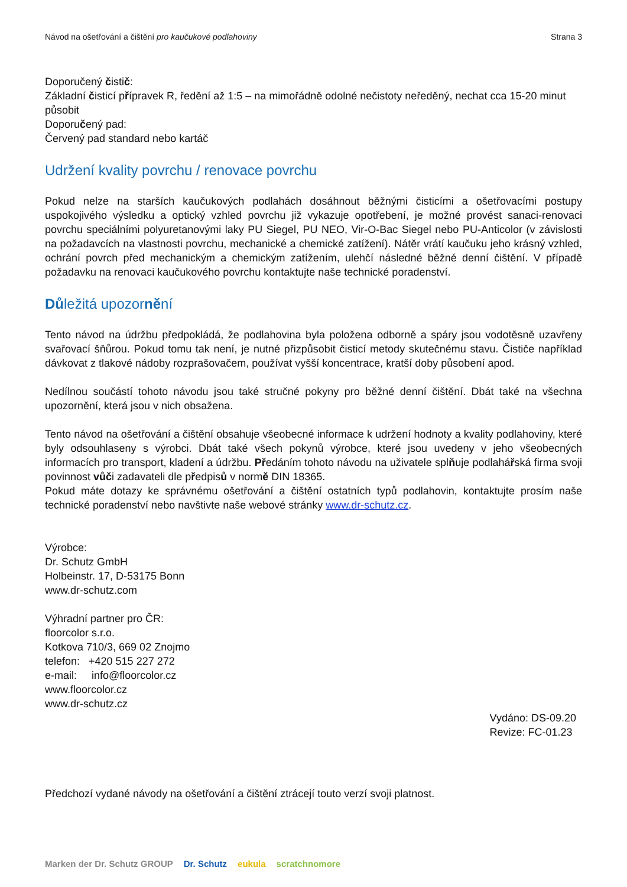Návod na ošetřování a čištění pro kaučukové podlahoviny Strana 3
Doporučený čistič:
Základní čisticí přípravek R, ředění až 1:5 – na mimořádně odolné nečistoty neředěný, nechat cca 15-20 minut působit
Doporučený pad:
Červený pad standard nebo kartáč
Udržení kvality povrchu / renovace povrchu
Pokud nelze na starších kaučukových podlahách dosáhnout běžnými čisticími a ošetřovacími postupy uspokojivého výsledku a optický vzhled povrchu již vykazuje opotřebení, je možné provést sanaci-renovaci povrchu speciálními polyuretanovými laky PU Siegel, PU NEO, Vir-O-Bac Siegel nebo PU-Anticolor (v závislosti na požadavcích na vlastnosti povrchu, mechanické a chemické zatížení). Nátěr vrátí kaučuku jeho krásný vzhled, ochrání povrch před mechanickým a chemickým zatížením, ulehčí následné běžné denní čištění. V případě požadavku na renovaci kaučukového povrchu kontaktujte naše technické poradenství.
Důležitá upozornění
Tento návod na údržbu předpokládá, že podlahovina byla položena odborně a spáry jsou vodotěsně uzavřeny svařovací šňůrou. Pokud tomu tak není, je nutné přizpůsobit čisticí metody skutečnému stavu. Čističe například dávkovat z tlakové nádoby rozprašovačem, používat vyšší koncentrace, kratší doby působení apod.
Nedílnou součástí tohoto návodu jsou také stručné pokyny pro běžné denní čištění. Dbát také na všechna upozornění, která jsou v nich obsažena.
Tento návod na ošetřování a čištění obsahuje všeobecné informace k udržení hodnoty a kvality podlahoviny, které byly odsouhlaseny s výrobci. Dbát také všech pokynů výrobce, které jsou uvedeny v jeho všeobecných informacích pro transport, kladení a údržbu. Předáním tohoto návodu na uživatele splňuje podlahářská firma svoji povinnost vůči zadavateli dle předpisů v normě DIN 18365.
Pokud máte dotazy ke správnému ošetřování a čištění ostatních typů podlahovin, kontaktujte prosím naše technické poradenství nebo navštivte naše webové stránky www.dr-schutz.cz.
Výrobce:
Dr. Schutz GmbH
Holbeinstr. 17, D-53175 Bonn
www.dr-schutz.com
Výhradní partner pro ČR:
floorcolor s.r.o.
Kotkova 710/3, 669 02 Znojmo
telefon: +420 515 227 272
e-mail: info@floorcolor.cz
www.floorcolor.cz
www.dr-schutz.cz
Vydáno: DS-09.20
Revize: FC-01.23
Předchozí vydané návody na ošetřování a čištění ztrácejí touto verzí svoji platnost.
Marken der Dr. Schutz GROUP Dr. Schutz eukula scratchnomore